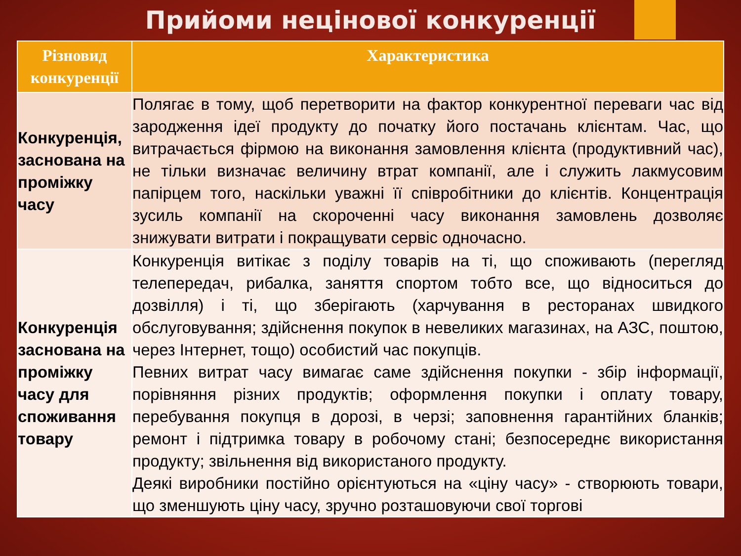Прийоми нецінової конкуренції
| Різновид конкуренції | Характеристика |
| --- | --- |
| Конкуренція, заснована на проміжку часу | Полягає в тому, щоб перетворити на фактор конкурентної переваги час від зародження ідеї продукту до початку його постачань клієнтам. Час, що витрачається фірмою на виконання замовлення клієнта (продуктивний час), не тільки визначає величину втрат компанії, але і служить лакмусовим папірцем того, наскільки уважні її співробітники до клієнтів. Концентрація зусиль компанії на скороченні часу виконання замовлень дозволяє знижувати витрати і покращувати сервіс одночасно. |
| Конкуренція заснована на проміжку часу для споживання товару | Конкуренція витікає з поділу товарів на ті, що споживають (перегляд телепередач, рибалка, заняття спортом тобто все, що відноситься до дозвілля) і ті, що зберігають (харчування в ресторанах швидкого обслуговування; здійснення покупок в невеликих магазинах, на АЗС, поштою, через Інтернет, тощо) особистий час покупців. Певних витрат часу вимагає саме здійснення покупки - збір інформації, порівняння різних продуктів; оформлення покупки і оплату товару, перебування покупця в дорозі, в черзі; заповнення гарантійних бланків; ремонт і підтримка товару в робочому стані; безпосереднє використання продукту; звільнення від використаного продукту. Деякі виробники постійно орієнтуються на «ціну часу» - створюють товари, що зменшують ціну часу, зручно розташовуючи свої торгові |